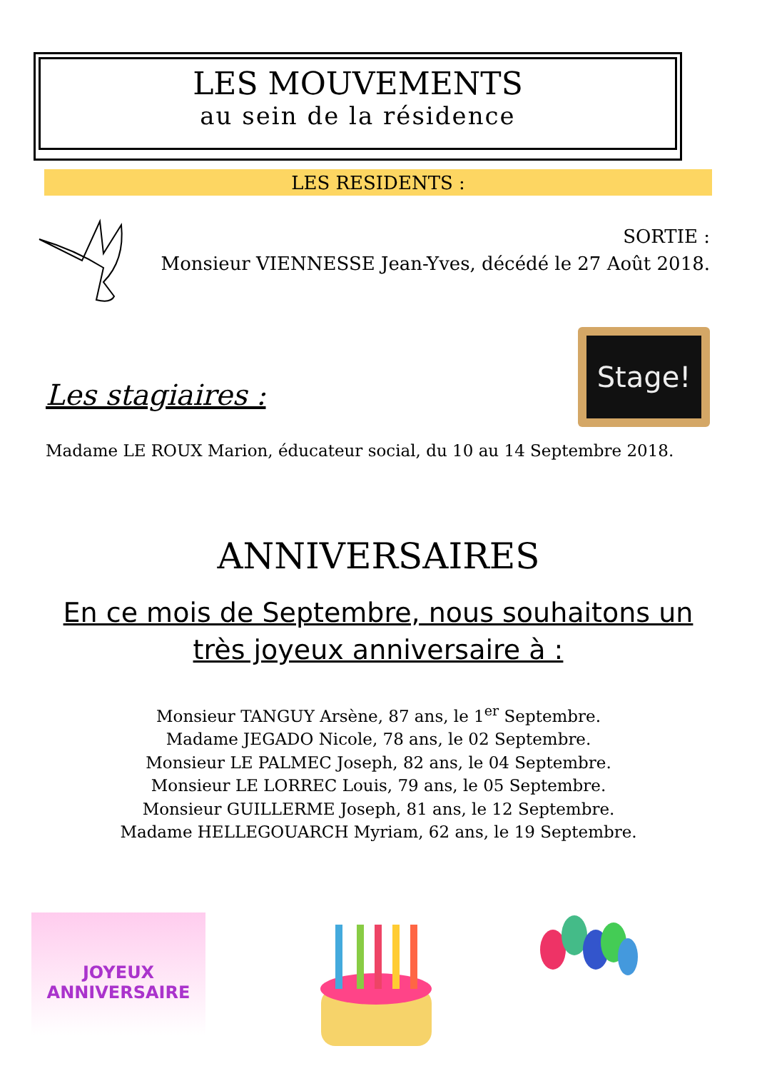LES MOUVEMENTS
au sein de la résidence
LES RESIDENTS :
SORTIE :
Monsieur VIENNESSE Jean-Yves, décédé le 27 Août 2018.
Stage!
Les stagiaires :
Madame LE ROUX Marion, éducateur social, du 10 au 14 Septembre 2018.
ANNIVERSAIRES
En ce mois de Septembre, nous souhaitons un très joyeux anniversaire à :
Monsieur TANGUY Arsène, 87 ans, le 1<sup>er</sup> Septembre.
Madame JEGADO Nicole, 78 ans, le 02 Septembre.
Monsieur LE PALMEC Joseph, 82 ans, le 04 Septembre.
Monsieur LE LORREC Louis, 79 ans, le 05 Septembre.
Monsieur GUILLERME Joseph, 81 ans, le 12 Septembre.
Madame HELLEGOUARCH Myriam, 62 ans, le 19 Septembre.
JOYEUX
ANNIVERSAIRE